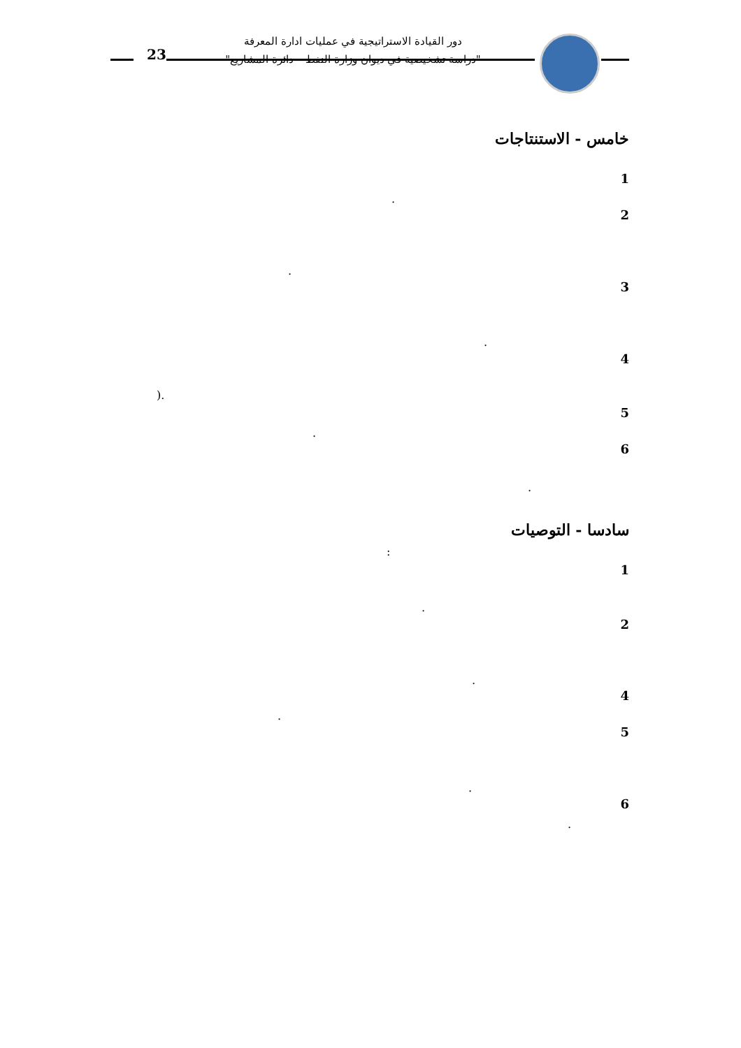دور القيادة الاستراتيجية في عمليات ادارة المعرفة
"دراسة تشخيصية في ديوان وزارة النفط – دائرة المشاريع"
23
خامس - الاستنتاجات
1
.
2
.
3
.
4
).
5
.
6
.
سادسا - التوصيات
:
1
.
2
.
4
.
5
.
6
.